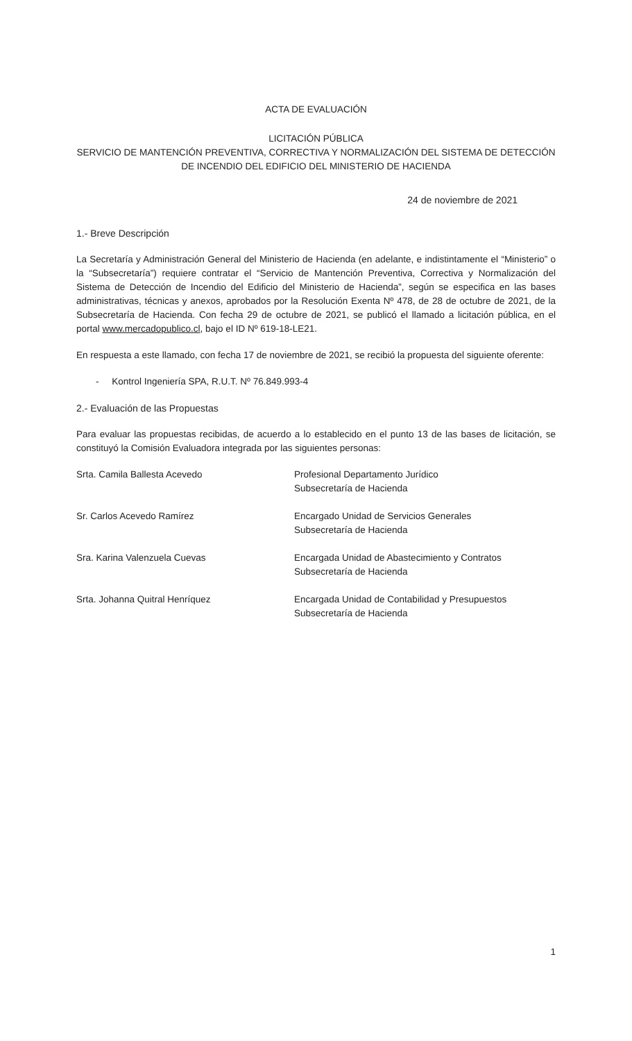ACTA DE EVALUACIÓN
LICITACIÓN PÚBLICA
SERVICIO DE MANTENCIÓN PREVENTIVA, CORRECTIVA Y NORMALIZACIÓN DEL SISTEMA DE DETECCIÓN DE INCENDIO DEL EDIFICIO DEL MINISTERIO DE HACIENDA
24 de noviembre de 2021
1.- Breve Descripción
La Secretaría y Administración General del Ministerio de Hacienda (en adelante, e indistintamente el “Ministerio” o la “Subsecretaría”) requiere contratar el “Servicio de Mantención Preventiva, Correctiva y Normalización del Sistema de Detección de Incendio del Edificio del Ministerio de Hacienda”, según se especifica en las bases administrativas, técnicas y anexos, aprobados por la Resolución Exenta Nº 478, de 28 de octubre de 2021, de la Subsecretaría de Hacienda. Con fecha 29 de octubre de 2021, se publicó el llamado a licitación pública, en el portal www.mercadopublico.cl, bajo el ID Nº 619-18-LE21.
En respuesta a este llamado, con fecha 17 de noviembre de 2021, se recibió la propuesta del siguiente oferente:
- Kontrol Ingeniería SPA, R.U.T. Nº 76.849.993-4
2.- Evaluación de las Propuestas
Para evaluar las propuestas recibidas, de acuerdo a lo establecido en el punto 13 de las bases de licitación, se constituyó la Comisión Evaluadora integrada por las siguientes personas:
Srta. Camila Ballesta Acevedo Profesional Departamento Jurídico
Subsecretaría de Hacienda
Sr. Carlos Acevedo Ramírez Encargado Unidad de Servicios Generales
Subsecretaría de Hacienda
Sra. Karina Valenzuela Cuevas Encargada Unidad de Abastecimiento y Contratos
Subsecretaría de Hacienda
Srta. Johanna Quitral Henríquez Encargada Unidad de Contabilidad y Presupuestos
Subsecretaría de Hacienda
1